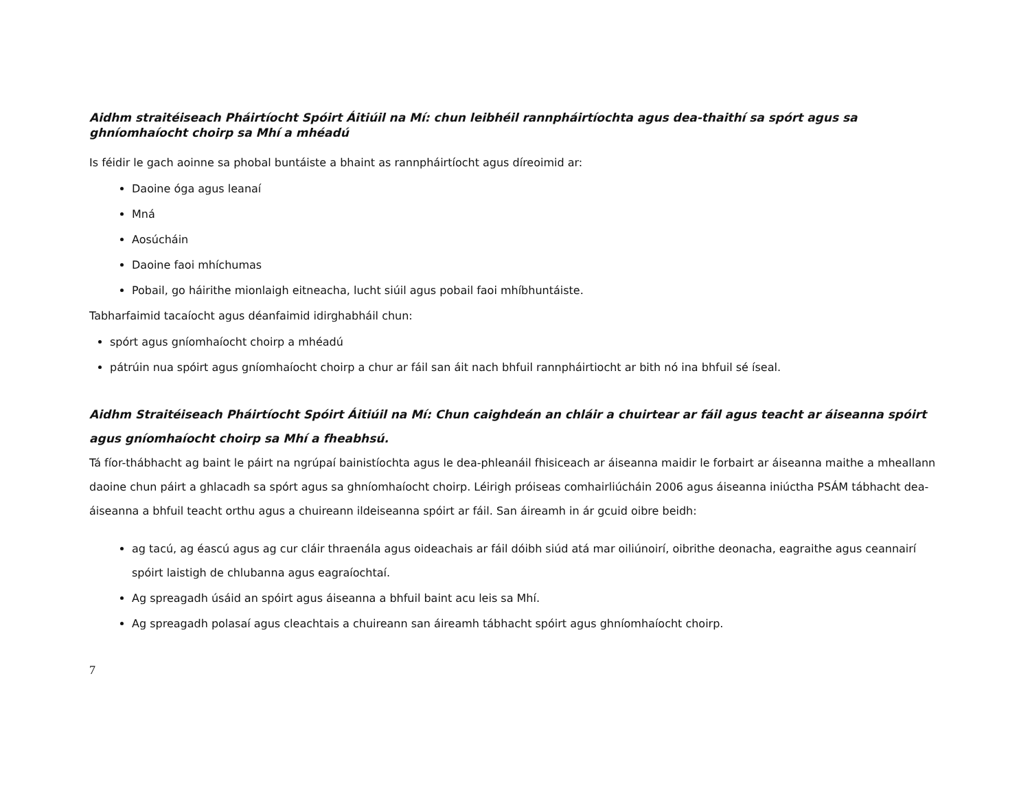Aidhm straitéiseach Pháirtíocht Spóirt Áitiúil na Mí: chun leibhéil rannpháirtíochta agus dea-thaithí sa spórt agus sa ghníomhaíocht choirp sa Mhí a mhéadú
Is féidir le gach aoinne sa phobal buntáiste a bhaint as rannpháirtíocht agus díreoimid ar:
Daoine óga agus leanaí
Mná
Aosúcháin
Daoine faoi mhíchumas
Pobail, go háirithe mionlaigh eitneacha, lucht siúil agus pobail faoi mhíbhuntáiste.
Tabharfaimid tacaíocht agus déanfaimid idirghabháil chun:
spórt agus gníomhaíocht choirp a mhéadú
pátrúin nua spóirt agus gníomhaíocht choirp a chur ar fáil san áit nach bhfuil rannpháirtiocht ar bith nó ina bhfuil sé íseal.
Aidhm Straitéiseach Pháirtíocht Spóirt Áitiúil na Mí: Chun caighdeán an chláir a chuirtear ar fáil agus teacht ar áiseanna spóirt agus gníomhaíocht choirp sa Mhí a fheabhsú.
Tá fíor-thábhacht ag baint le páirt na ngrúpaí bainistíochta agus le dea-phleanáil fhisiceach ar áiseanna maidir le forbairt ar áiseanna maithe a mheallann daoine chun páirt a ghlacadh sa spórt agus sa ghníomhaíocht choirp. Léirigh próiseas comhairliúcháin 2006 agus áiseanna iniúctha PSÁM tábhacht dea-áiseanna a bhfuil teacht orthu agus a chuireann ildeiseanna spóirt ar fáil. San áireamh in ár gcuid oibre beidh:
ag tacú, ag éascú agus ag cur cláir thraenála agus oideachais ar fáil dóibh siúd atá mar oiliúnoirí, oibrithe deonacha, eagraithe agus ceannairí spóirt laistigh de chlubanna agus eagraíochtaí.
Ag spreagadh úsáid an spóirt agus áiseanna a bhfuil baint acu leis sa Mhí.
Ag spreagadh polasaí agus cleachtais a chuireann san áireamh tábhacht spóirt agus ghníomhaíocht choirp.
7